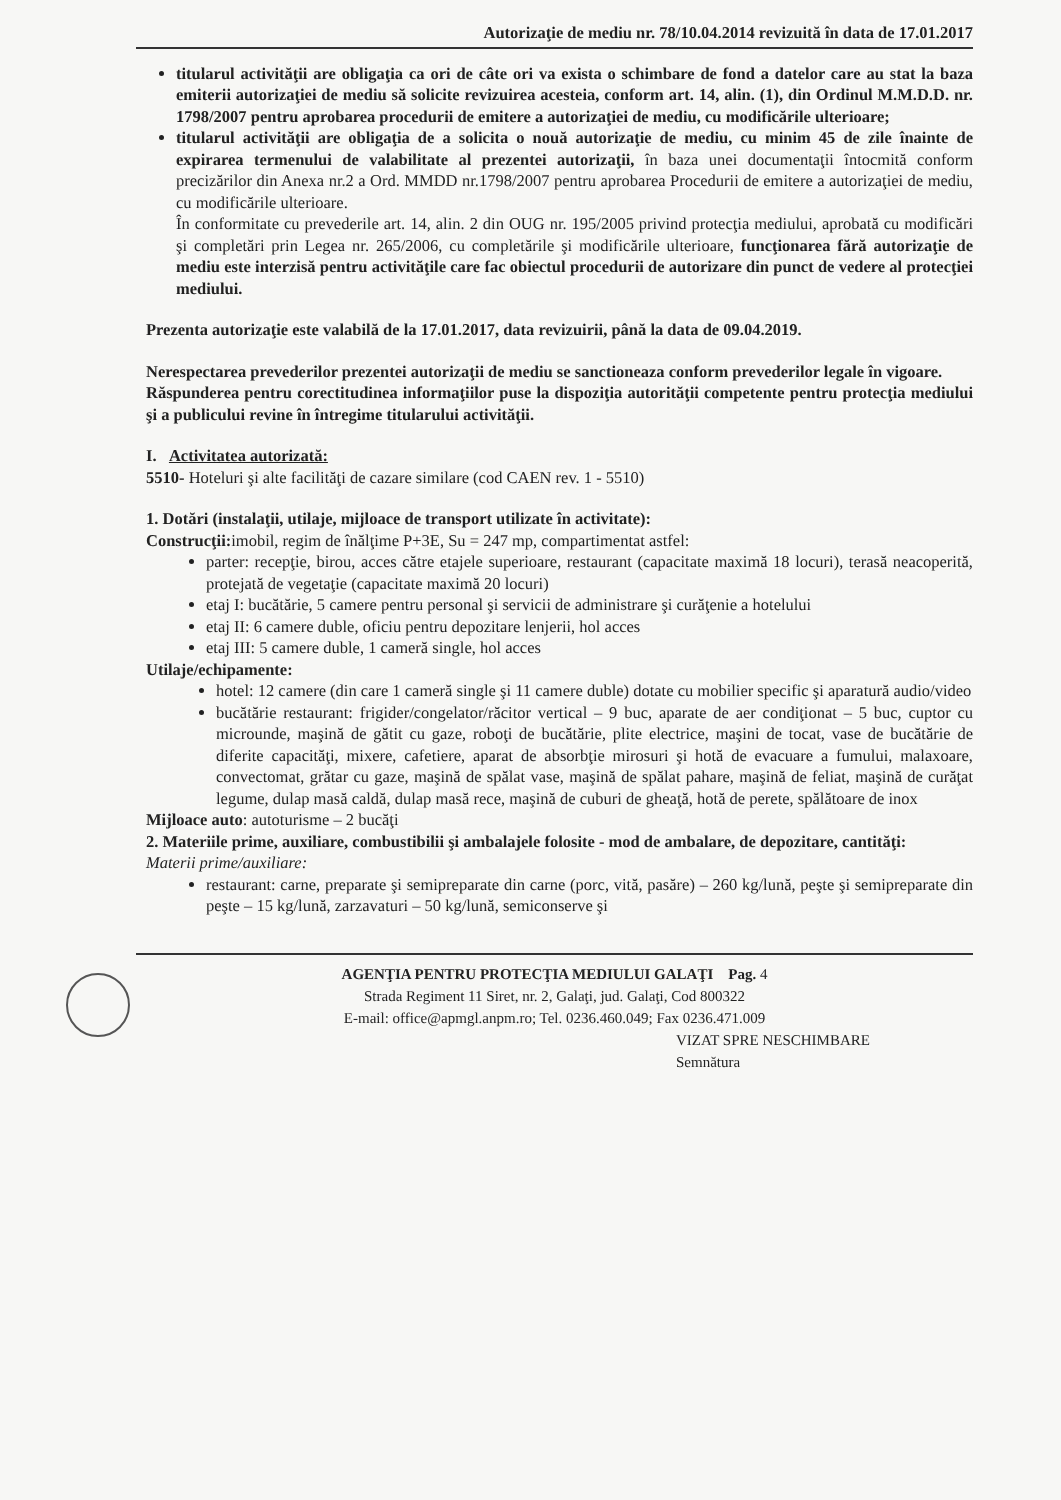Autorizaţie de mediu nr. 78/10.04.2014 revizuită în data de 17.01.2017
titularul activităţii are obligaţia ca ori de câte ori va exista o schimbare de fond a datelor care au stat la baza emiterii autorizaţiei de mediu să solicite revizuirea acesteia, conform art. 14, alin. (1), din Ordinul M.M.D.D. nr. 1798/2007 pentru aprobarea procedurii de emitere a autorizaţiei de mediu, cu modificările ulterioare;
titularul activităţii are obligaţia de a solicita o nouă autorizaţie de mediu, cu minim 45 de zile înainte de expirarea termenului de valabilitate al prezentei autorizaţii, în baza unei documentaţii întocmită conform precizărilor din Anexa nr.2 a Ord. MMDD nr.1798/2007 pentru aprobarea Procedurii de emitere a autorizaţiei de mediu, cu modificările ulterioare.
În conformitate cu prevederile art. 14, alin. 2 din OUG nr. 195/2005 privind protecţia mediului, aprobată cu modificări şi completări prin Legea nr. 265/2006, cu completările şi modificările ulterioare, funcţionarea fără autorizaţie de mediu este interzisă pentru activităţile care fac obiectul procedurii de autorizare din punct de vedere al protecţiei mediului.
Prezenta autorizaţie este valabilă de la 17.01.2017, data revizuirii, până la data de 09.04.2019.
Nerespectarea prevederilor prezentei autorizaţii de mediu se sanctioneaza conform prevederilor legale în vigoare.
Răspunderea pentru corectitudinea informaţiilor puse la dispoziţia autorităţii competente pentru protecţia mediului şi a publicului revine în întregime titularului activităţii.
I. Activitatea autorizată:
5510- Hoteluri şi alte facilităţi de cazare similare (cod CAEN rev. 1 - 5510)
1. Dotări (instalaţii, utilaje, mijloace de transport utilizate în activitate):
Construcţii: imobil, regim de înălţime P+3E, Su = 247 mp, compartimentat astfel:
parter: recepţie, birou, acces către etajele superioare, restaurant (capacitate maximă 18 locuri), terasă neacoperită, protejată de vegetaţie (capacitate maximă 20 locuri)
etaj I: bucătărie, 5 camere pentru personal şi servicii de administrare şi curăţenie a hotelului
etaj II: 6 camere duble, oficiu pentru depozitare lenjerii, hol acces
etaj III: 5 camere duble, 1 cameră single, hol acces
Utilaje/echipamente:
hotel: 12 camere (din care 1 cameră single şi 11 camere duble) dotate cu mobilier specific şi aparatură audio/video
bucătărie restaurant: frigider/congelator/răcitor vertical – 9 buc, aparate de aer condiţionat – 5 buc, cuptor cu microunde, maşină de gătit cu gaze, roboţi de bucătărie, plite electrice, maşini de tocat, vase de bucătărie de diferite capacităţi, mixere, cafetiere, aparat de absorbţie mirosuri şi hotă de evacuare a fumului, malaxoare, convectomat, grătar cu gaze, maşină de spălat vase, maşină de spălat pahare, maşină de feliat, maşină de curăţat legume, dulap masă caldă, dulap masă rece, maşină de cuburi de gheaţă, hotă de perete, spălătoare de inox
Mijloace auto: autoturisme – 2 bucăţi
2. Materiile prime, auxiliare, combustibilii şi ambalajele folosite - mod de ambalare, de depozitare, cantităţi:
Materii prime/auxiliare:
restaurant: carne, preparate şi semipreparate din carne (porc, vită, pasăre) – 260 kg/lună, peşte şi semipreparate din peşte – 15 kg/lună, zarzavaturi – 50 kg/lună, semiconserve şi
AGENŢIA PENTRU PROTECŢIA MEDIULUI GALAŢI Pag. 4
Strada Regiment 11 Siret, nr. 2, Galaţi, jud. Galaţi, Cod 800322
E-mail: office@apmgl.anpm.ro; Tel. 0236.460.049; Fax 0236.471.009
VIZAT SPRE NESCHIMBARE
Semnătura